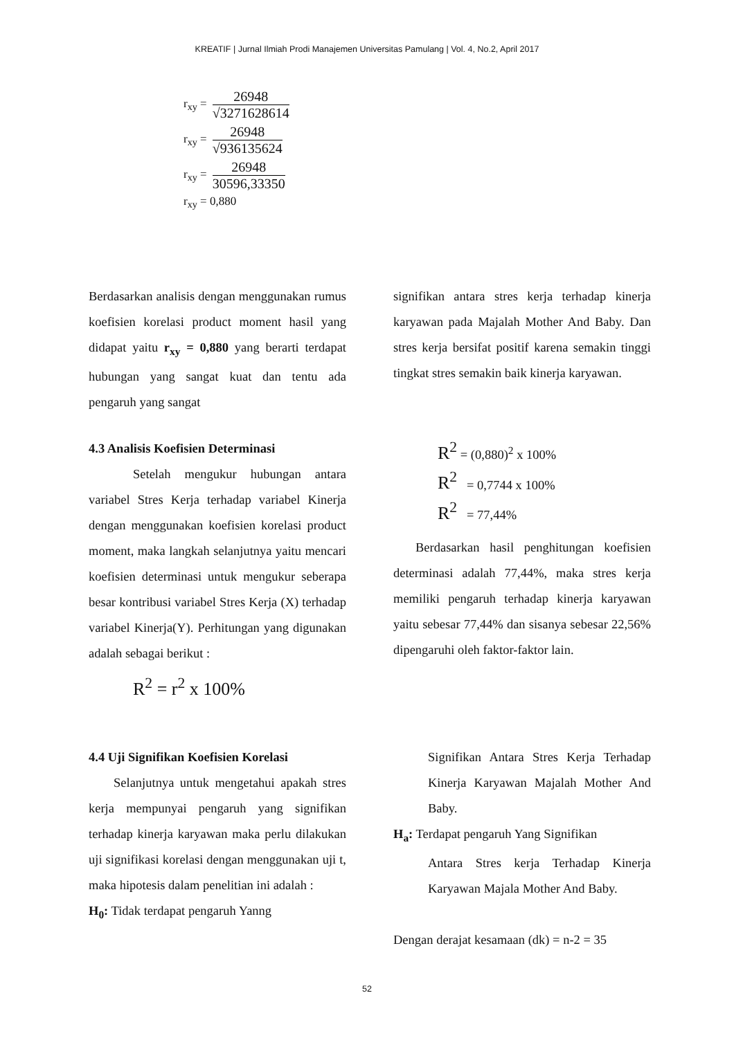KREATIF | Jurnal Ilmiah Prodi Manajemen Universitas Pamulang | Vol. 4, No.2, April 2017
r<sub>xy</sub> =
26948
√3271628614
r<sub>xy</sub> =
26948
√936135624
r<sub>xy</sub> =
26948
30596,33350
r<sub>xy</sub> = 0,880
Berdasarkan analisis dengan menggunakan rumus koefisien korelasi product moment hasil yang didapat yaitu r<sub>xy</sub> = 0,880 yang berarti terdapat hubungan yang sangat kuat dan tentu ada pengaruh yang sangat
signifikan antara stres kerja terhadap kinerja karyawan pada Majalah Mother And Baby. Dan stres kerja bersifat positif karena semakin tinggi tingkat stres semakin baik kinerja karyawan.
4.3 Analisis Koefisien Determinasi
Setelah mengukur hubungan antara variabel Stres Kerja terhadap variabel Kinerja dengan menggunakan koefisien korelasi product moment, maka langkah selanjutnya yaitu mencari koefisien determinasi untuk mengukur seberapa besar kontribusi variabel Stres Kerja (X) terhadap variabel Kinerja(Y). Perhitungan yang digunakan adalah sebagai berikut :
R<sup>2</sup> = r<sup>2</sup> x 100%
R<sup>2</sup> = (0,880)<sup>2</sup> x 100%
R<sup>2</sup> = 0,7744 x 100%
R<sup>2</sup> = 77,44%
Berdasarkan hasil penghitungan koefisien determinasi adalah 77,44%, maka stres kerja memiliki pengaruh terhadap kinerja karyawan yaitu sebesar 77,44% dan sisanya sebesar 22,56% dipengaruhi oleh faktor-faktor lain.
4.4 Uji Signifikan Koefisien Korelasi
Selanjutnya untuk mengetahui apakah stres kerja mempunyai pengaruh yang signifikan terhadap kinerja karyawan maka perlu dilakukan uji signifikasi korelasi dengan menggunakan uji t, maka hipotesis dalam penelitian ini adalah :
H<sub>0</sub>: Tidak terdapat pengaruh Yanng
Signifikan Antara Stres Kerja Terhadap Kinerja Karyawan Majalah Mother And Baby.
H<sub>a</sub>: Terdapat pengaruh Yang Signifikan
Antara Stres kerja Terhadap Kinerja Karyawan Majala Mother And Baby.
Dengan derajat kesamaan (dk) = n-2 = 35
52